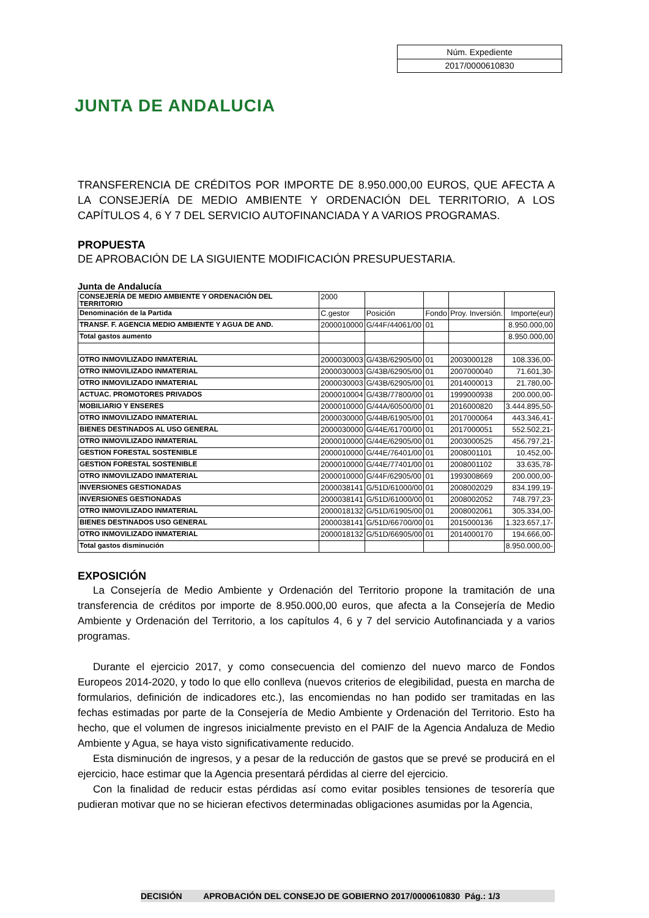JUNTA DE ANDALUCIA
| Núm. Expediente |
| 2017/0000610830 |
TRANSFERENCIA DE CRÉDITOS POR IMPORTE DE 8.950.000,00 EUROS, QUE AFECTA A LA CONSEJERÍA DE MEDIO AMBIENTE Y ORDENACIÓN DEL TERRITORIO, A LOS CAPÍTULOS 4, 6 Y 7 DEL SERVICIO AUTOFINANCIADA Y A VARIOS PROGRAMAS.
PROPUESTA
DE APROBACIÓN DE LA SIGUIENTE MODIFICACIÓN PRESUPUESTARIA.
Junta de Andalucía
| CONSEJERÍA DE MEDIO AMBIENTE Y ORDENACIÓN DEL TERRITORIO | 2000 | | | | |
| Denominación de la Partida | C.gestor | Posición | Fondo | Proy. Inversión. | Importe(eur) |
| TRANSF. F. AGENCIA MEDIO AMBIENTE Y AGUA DE AND. | 2000010000 | G/44F/44061/00 | 01 | | 8.950.000,00 |
| Total gastos aumento | | | | | 8.950.000,00 |
| OTRO INMOVILIZADO INMATERIAL | 2000030003 | G/43B/62905/00 | 01 | 2003000128 | 108.336,00- |
| OTRO INMOVILIZADO INMATERIAL | 2000030003 | G/43B/62905/00 | 01 | 2007000040 | 71.601,30- |
| OTRO INMOVILIZADO INMATERIAL | 2000030003 | G/43B/62905/00 | 01 | 2014000013 | 21.780,00- |
| ACTUAC. PROMOTORES PRIVADOS | 2000010004 | G/43B/77800/00 | 01 | 1999000938 | 200.000,00- |
| MOBILIARIO Y ENSERES | 2000010000 | G/44A/60500/00 | 01 | 2016000820 | 3.444.895,50- |
| OTRO INMOVILIZADO INMATERIAL | 2000030000 | G/44B/61905/00 | 01 | 2017000064 | 443.346,41- |
| BIENES DESTINADOS AL USO GENERAL | 2000030000 | G/44E/61700/00 | 01 | 2017000051 | 552.502,21- |
| OTRO INMOVILIZADO INMATERIAL | 2000010000 | G/44E/62905/00 | 01 | 2003000525 | 456.797,21- |
| GESTION FORESTAL SOSTENIBLE | 2000010000 | G/44E/76401/00 | 01 | 2008001101 | 10.452,00- |
| GESTION FORESTAL SOSTENIBLE | 2000010000 | G/44E/77401/00 | 01 | 2008001102 | 33.635,78- |
| OTRO INMOVILIZADO INMATERIAL | 2000010000 | G/44F/62905/00 | 01 | 1993008669 | 200.000,00- |
| INVERSIONES GESTIONADAS | 2000038141 | G/51D/61000/00 | 01 | 2008002029 | 834.199,19- |
| INVERSIONES GESTIONADAS | 2000038141 | G/51D/61000/00 | 01 | 2008002052 | 748.797,23- |
| OTRO INMOVILIZADO INMATERIAL | 2000018132 | G/51D/61905/00 | 01 | 2008002061 | 305.334,00- |
| BIENES DESTINADOS USO GENERAL | 2000038141 | G/51D/66700/00 | 01 | 2015000136 | 1.323.657,17- |
| OTRO INMOVILIZADO INMATERIAL | 2000018132 | G/51D/66905/00 | 01 | 2014000170 | 194.666,00- |
| Total gastos disminución | | | | | 8.950.000,00- |
EXPOSICIÓN
La Consejería de Medio Ambiente y Ordenación del Territorio propone la tramitación de una transferencia de créditos por importe de 8.950.000,00 euros, que afecta a la Consejería de Medio Ambiente y Ordenación del Territorio, a los capítulos 4, 6 y 7 del servicio Autofinanciada y a varios programas.
Durante el ejercicio 2017, y como consecuencia del comienzo del nuevo marco de Fondos Europeos 2014-2020, y todo lo que ello conlleva (nuevos criterios de elegibilidad, puesta en marcha de formularios, definición de indicadores etc.), las encomiendas no han podido ser tramitadas en las fechas estimadas por parte de la Consejería de Medio Ambiente y Ordenación del Territorio. Esto ha hecho, que el volumen de ingresos inicialmente previsto en el PAIF de la Agencia Andaluza de Medio Ambiente y Agua, se haya visto significativamente reducido.
Esta disminución de ingresos, y a pesar de la reducción de gastos que se prevé se producirá en el ejercicio, hace estimar que la Agencia presentará pérdidas al cierre del ejercicio.
Con la finalidad de reducir estas pérdidas así como evitar posibles tensiones de tesorería que pudieran motivar que no se hicieran efectivos determinadas obligaciones asumidas por la Agencia,
DECISIÓN APROBACIÓN DEL CONSEJO DE GOBIERNO 2017/0000610830 Pág.: 1/3